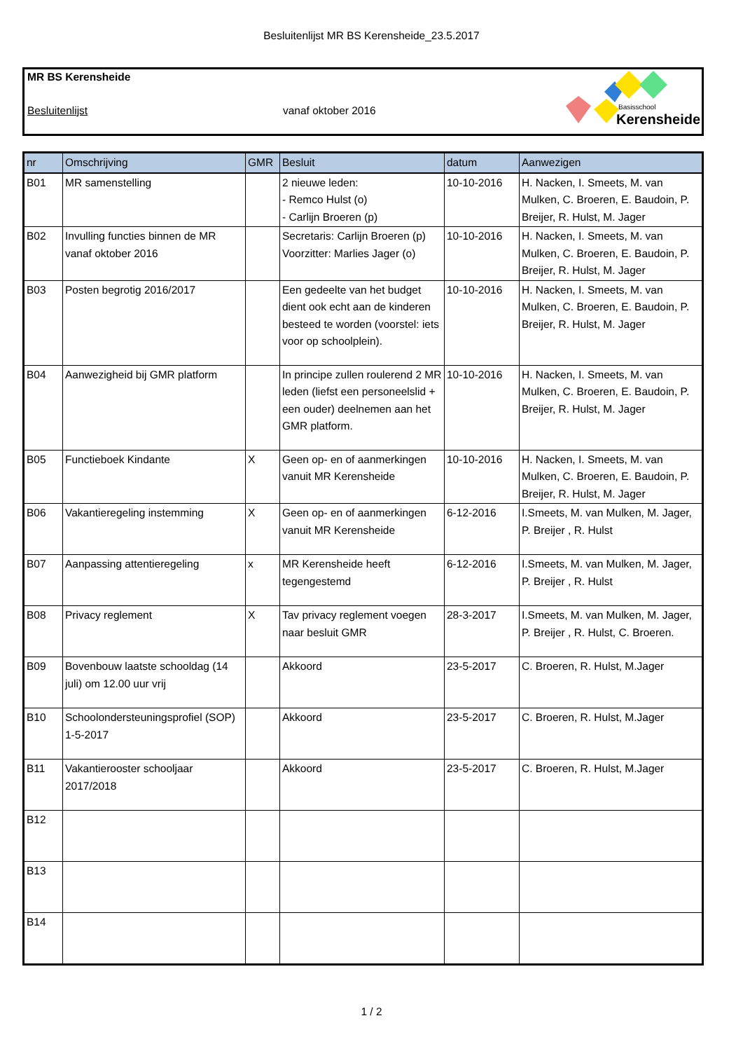Besluitenlijst MR BS Kerensheide_23.5.2017
MR BS Kerensheide
Besluitenlijst vanaf oktober 2016
Basisschool
Kerensheide
| nr | Omschrijving | GMR | Besluit | datum | Aanwezigen |
| --- | --- | --- | --- | --- | --- |
| B01 | MR samenstelling | | 2 nieuwe leden: - Remco Hulst (o) - Carlijn Broeren (p) | 10-10-2016 | H. Nacken, I. Smeets, M. van Mulken, C. Broeren, E. Baudoin, P. Breijer, R. Hulst, M. Jager |
| B02 | Invulling functies binnen de MR vanaf oktober 2016 | | Secretaris: Carlijn Broeren (p) Voorzitter: Marlies Jager (o) | 10-10-2016 | H. Nacken, I. Smeets, M. van Mulken, C. Broeren, E. Baudoin, P. Breijer, R. Hulst, M. Jager |
| B03 | Posten begrotig 2016/2017 | | Een gedeelte van het budget dient ook echt aan de kinderen besteed te worden (voorstel: iets voor op schoolplein). | 10-10-2016 | H. Nacken, I. Smeets, M. van Mulken, C. Broeren, E. Baudoin, P. Breijer, R. Hulst, M. Jager |
| B04 | Aanwezigheid bij GMR platform | | In principe zullen roulerend 2 MR leden (liefst een personeelslid + een ouder) deelnemen aan het GMR platform. | 10-10-2016 | H. Nacken, I. Smeets, M. van Mulken, C. Broeren, E. Baudoin, P. Breijer, R. Hulst, M. Jager |
| B05 | Functieboek Kindante | X | Geen op- en of aanmerkingen vanuit MR Kerensheide | 10-10-2016 | H. Nacken, I. Smeets, M. van Mulken, C. Broeren, E. Baudoin, P. Breijer, R. Hulst, M. Jager |
| B06 | Vakantieregeling instemming | X | Geen op- en of aanmerkingen vanuit MR Kerensheide | 6-12-2016 | I.Smeets, M. van Mulken, M. Jager, P. Breijer , R. Hulst |
| B07 | Aanpassing attentieregeling | x | MR Kerensheide heeft tegengestemd | 6-12-2016 | I.Smeets, M. van Mulken, M. Jager, P. Breijer , R. Hulst |
| B08 | Privacy reglement | X | Tav privacy reglement voegen naar besluit GMR | 28-3-2017 | I.Smeets, M. van Mulken, M. Jager, P. Breijer , R. Hulst, C. Broeren. |
| B09 | Bovenbouw laatste schooldag (14 juli) om 12.00 uur vrij | | Akkoord | 23-5-2017 | C. Broeren, R. Hulst, M.Jager |
| B10 | Schoolondersteuningsprofiel (SOP) 1-5-2017 | | Akkoord | 23-5-2017 | C. Broeren, R. Hulst, M.Jager |
| B11 | Vakantierooster schooljaar 2017/2018 | | Akkoord | 23-5-2017 | C. Broeren, R. Hulst, M.Jager |
| B12 | | | | | |
| B13 | | | | | |
| B14 | | | | | |
1 / 2